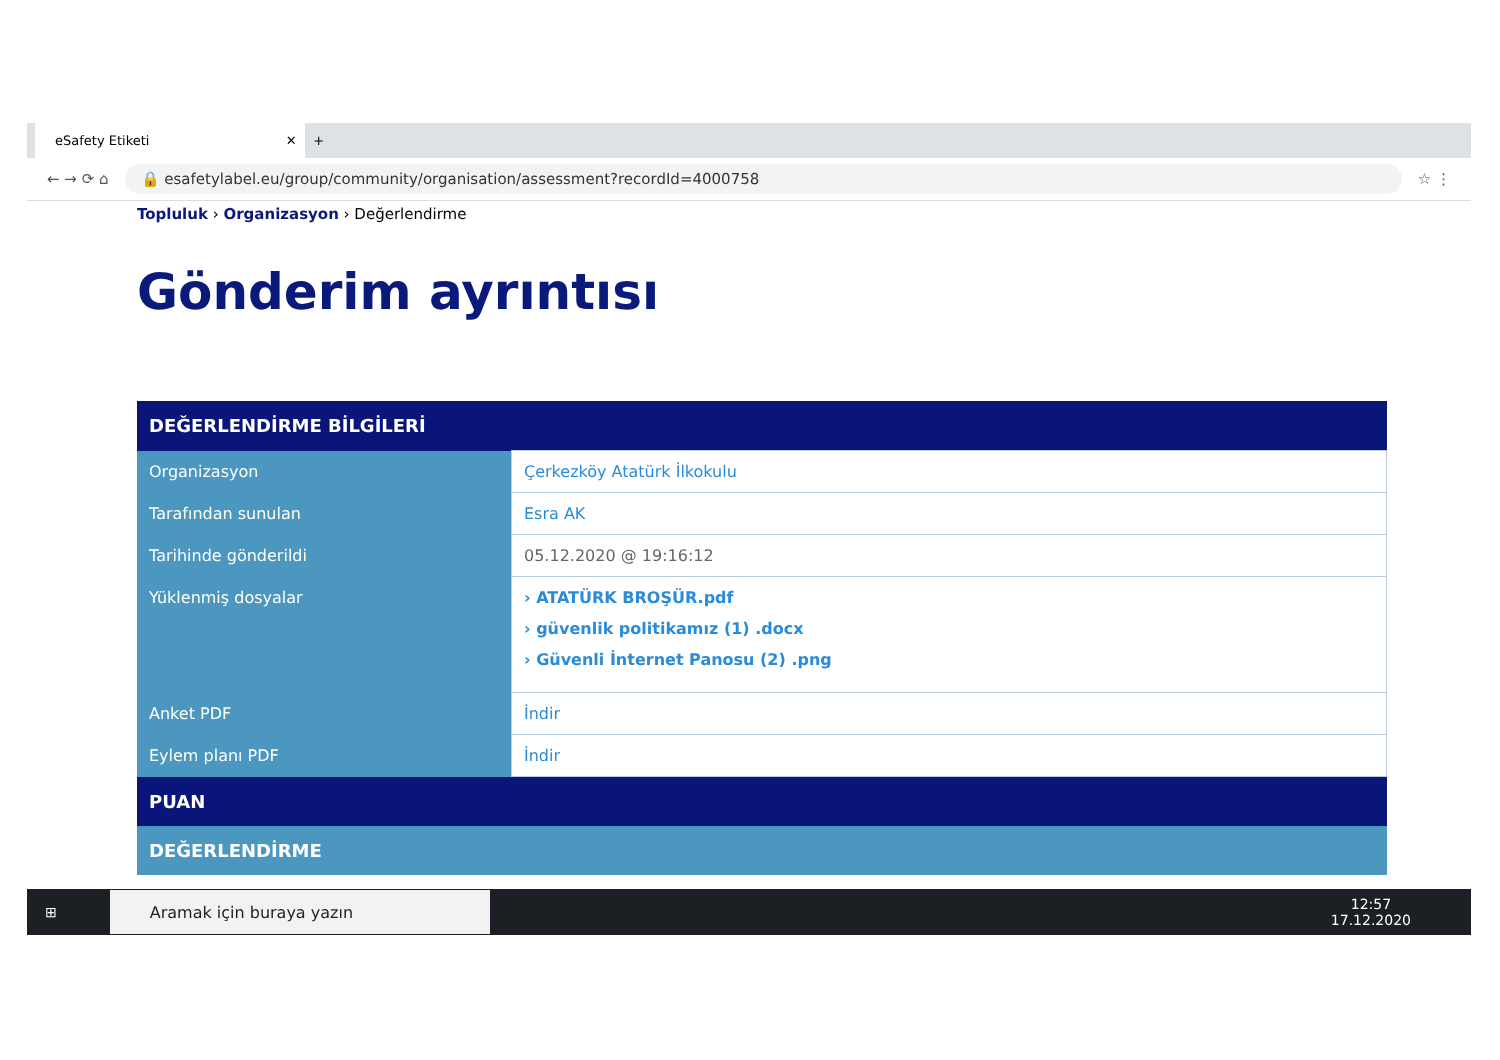eSafety Etiketi ✕
+
← → ⟳ ⌂
🔒 esafetylabel.eu/group/community/organisation/assessment?recordId=4000758
☆ ⋮
Topluluk › Organizasyon › Değerlendirme
Gönderim ayrıntısı
| DEĞERLENDİRME BİLGİLERİ | |
| Organizasyon | Çerkezköy Atatürk İlkokulu |
| Tarafından sunulan | Esra AK |
| Tarihinde gönderildi | 05.12.2020 @ 19:16:12 |
| Yüklenmiş dosyalar | › ATATÜRK BROŞÜR.pdf › güvenlik politikamız (1) .docx › Güvenli İnternet Panosu (2) .png |
| Anket PDF | İndir |
| Eylem planı PDF | İndir |
| PUAN | |
| DEĞERLENDİRME | |
⊞
Aramak için buraya yazın
12:57
17.12.2020